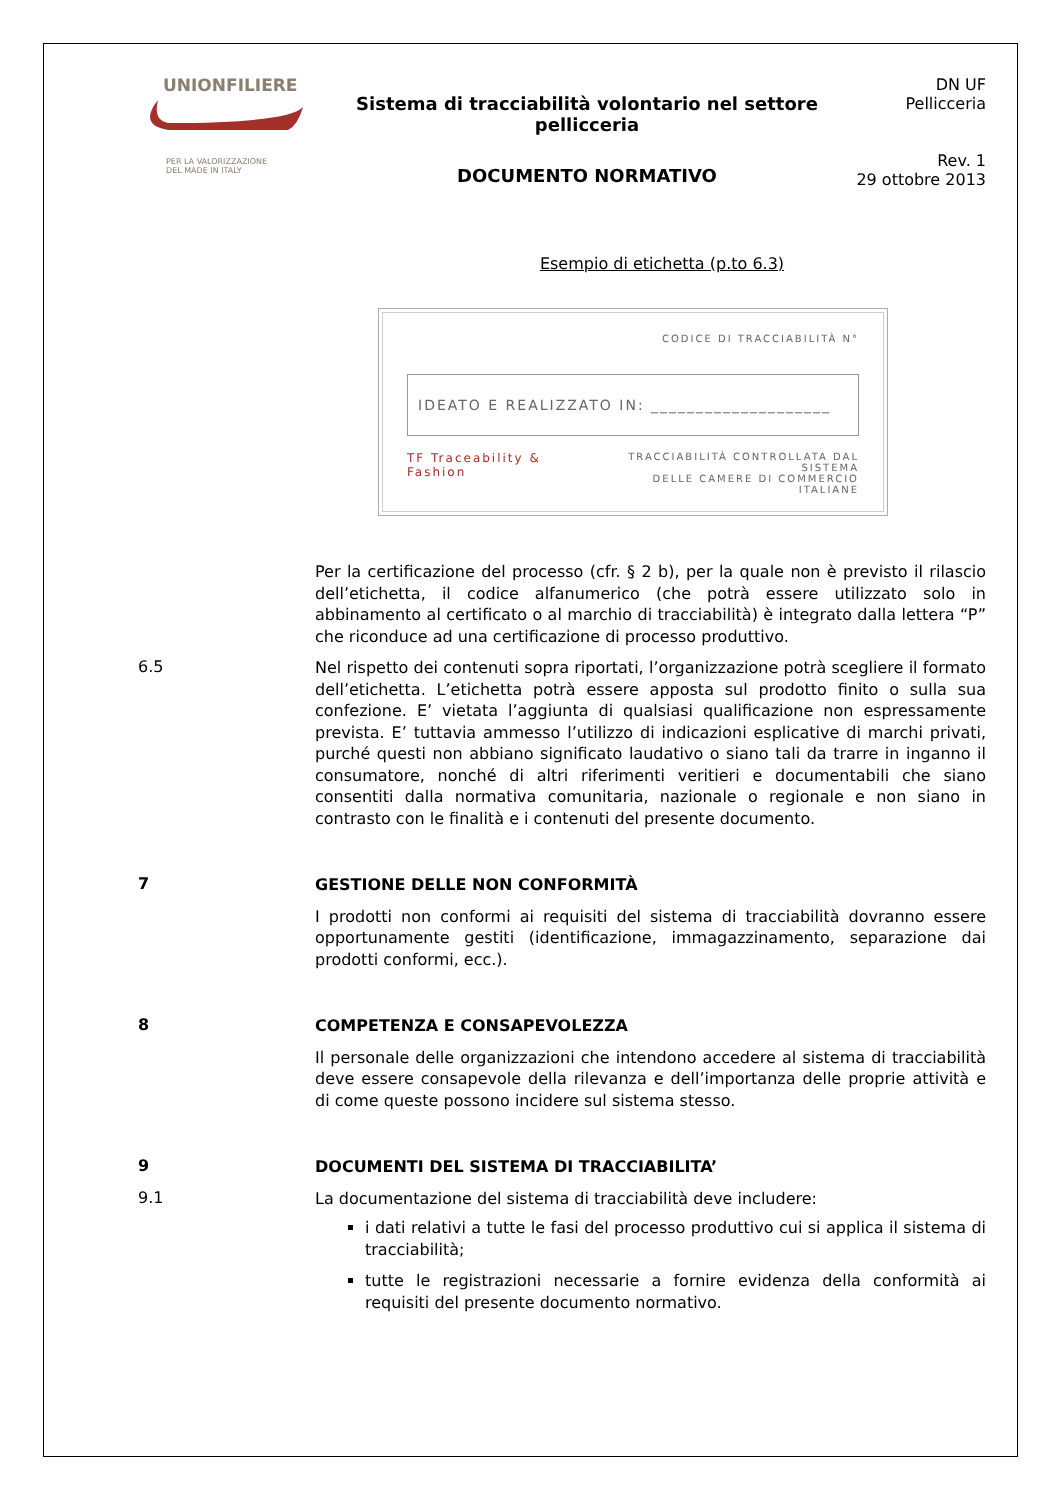UNIONFILIERE
PER LA VALORIZZAZIONE
DEL MADE IN ITALY
Sistema di tracciabilità volontario nel settore pellicceria
DOCUMENTO NORMATIVO
DN UF
Pellicceria
Rev. 1
29 ottobre 2013
Esempio di etichetta (p.to 6.3)
CODICE DI TRACCIABILITÀ N°
IDEATO E REALIZZATO IN: ____________________
TF Traceability & Fashion TRACCIABILITÀ CONTROLLATA DAL SISTEMA
DELLE CAMERE DI COMMERCIO ITALIANE
Per la certificazione del processo (cfr. § 2 b), per la quale non è previsto il rilascio dell’etichetta, il codice alfanumerico (che potrà essere utilizzato solo in abbinamento al certificato o al marchio di tracciabilità) è integrato dalla lettera “P” che riconduce ad una certificazione di processo produttivo.
6.5
Nel rispetto dei contenuti sopra riportati, l’organizzazione potrà scegliere il formato dell’etichetta. L’etichetta potrà essere apposta sul prodotto finito o sulla sua confezione. E’ vietata l’aggiunta di qualsiasi qualificazione non espressamente prevista. E’ tuttavia ammesso l’utilizzo di indicazioni esplicative di marchi privati, purché questi non abbiano significato laudativo o siano tali da trarre in inganno il consumatore, nonché di altri riferimenti veritieri e documentabili che siano consentiti dalla normativa comunitaria, nazionale o regionale e non siano in contrasto con le finalità e i contenuti del presente documento.
7
GESTIONE DELLE NON CONFORMITÀ
I prodotti non conformi ai requisiti del sistema di tracciabilità dovranno essere opportunamente gestiti (identificazione, immagazzinamento, separazione dai prodotti conformi, ecc.).
8
COMPETENZA E CONSAPEVOLEZZA
Il personale delle organizzazioni che intendono accedere al sistema di tracciabilità deve essere consapevole della rilevanza e dell’importanza delle proprie attività e di come queste possono incidere sul sistema stesso.
9
DOCUMENTI DEL SISTEMA DI TRACCIABILITA’
9.1
La documentazione del sistema di tracciabilità deve includere:
i dati relativi a tutte le fasi del processo produttivo cui si applica il sistema di tracciabilità;
tutte le registrazioni necessarie a fornire evidenza della conformità ai requisiti del presente documento normativo.